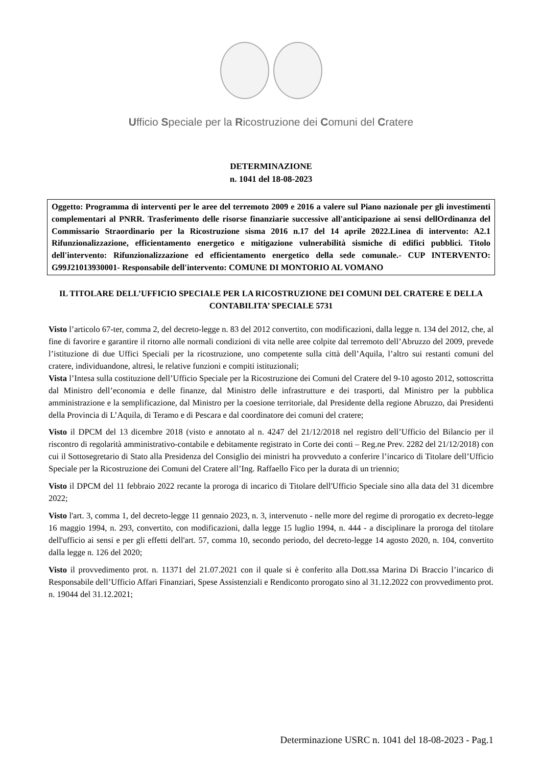Ufficio Speciale per la Ricostruzione dei Comuni del Cratere
DETERMINAZIONE
n. 1041 del 18-08-2023
Oggetto: Programma di interventi per le aree del terremoto 2009 e 2016 a valere sul Piano nazionale per gli investimenti complementari al PNRR. Trasferimento delle risorse finanziarie successive all'anticipazione ai sensi dellOrdinanza del Commissario Straordinario per la Ricostruzione sisma 2016 n.17 del 14 aprile 2022.Linea di intervento: A2.1 Rifunzionalizzazione, efficientamento energetico e mitigazione vulnerabilità sismiche di edifici pubblici. Titolo dell'intervento: Rifunzionalizzazione ed efficientamento energetico della sede comunale.- CUP INTERVENTO: G99J21013930001- Responsabile dell'intervento: COMUNE DI MONTORIO AL VOMANO
IL TITOLARE DELL’UFFICIO SPECIALE PER LA RICOSTRUZIONE DEI COMUNI DEL CRATERE E DELLA CONTABILITA’ SPECIALE 5731
Visto l’articolo 67-ter, comma 2, del decreto-legge n. 83 del 2012 convertito, con modificazioni, dalla legge n. 134 del 2012, che, al fine di favorire e garantire il ritorno alle normali condizioni di vita nelle aree colpite dal terremoto dell’Abruzzo del 2009, prevede l’istituzione di due Uffici Speciali per la ricostruzione, uno competente sulla città dell’Aquila, l’altro sui restanti comuni del cratere, individuandone, altresì, le relative funzioni e compiti istituzionali;
Vista l’Intesa sulla costituzione dell’Ufficio Speciale per la Ricostruzione dei Comuni del Cratere del 9-10 agosto 2012, sottoscritta dal Ministro dell’economia e delle finanze, dal Ministro delle infrastrutture e dei trasporti, dal Ministro per la pubblica amministrazione e la semplificazione, dal Ministro per la coesione territoriale, dal Presidente della regione Abruzzo, dai Presidenti della Provincia di L’Aquila, di Teramo e di Pescara e dal coordinatore dei comuni del cratere;
Visto il DPCM del 13 dicembre 2018 (visto e annotato al n. 4247 del 21/12/2018 nel registro dell’Ufficio del Bilancio per il riscontro di regolarità amministrativo-contabile e debitamente registrato in Corte dei conti – Reg.ne Prev. 2282 del 21/12/2018) con cui il Sottosegretario di Stato alla Presidenza del Consiglio dei ministri ha provveduto a conferire l’incarico di Titolare dell’Ufficio Speciale per la Ricostruzione dei Comuni del Cratere all’Ing. Raffaello Fico per la durata di un triennio;
Visto il DPCM del 11 febbraio 2022 recante la proroga di incarico di Titolare dell'Ufficio Speciale sino alla data del 31 dicembre 2022;
Visto l'art. 3, comma 1, del decreto-legge 11 gennaio 2023, n. 3, intervenuto - nelle more del regime di prorogatio ex decreto-legge 16 maggio 1994, n. 293, convertito, con modificazioni, dalla legge 15 luglio 1994, n. 444 - a disciplinare la proroga del titolare dell'ufficio ai sensi e per gli effetti dell'art. 57, comma 10, secondo periodo, del decreto-legge 14 agosto 2020, n. 104, convertito dalla legge n. 126 del 2020;
Visto il provvedimento prot. n. 11371 del 21.07.2021 con il quale si è conferito alla Dott.ssa Marina Di Braccio l’incarico di Responsabile dell’Ufficio Affari Finanziari, Spese Assistenziali e Rendiconto prorogato sino al 31.12.2022 con provvedimento prot. n. 19044 del 31.12.2021;
Determinazione USRC n. 1041 del 18-08-2023 - Pag.1